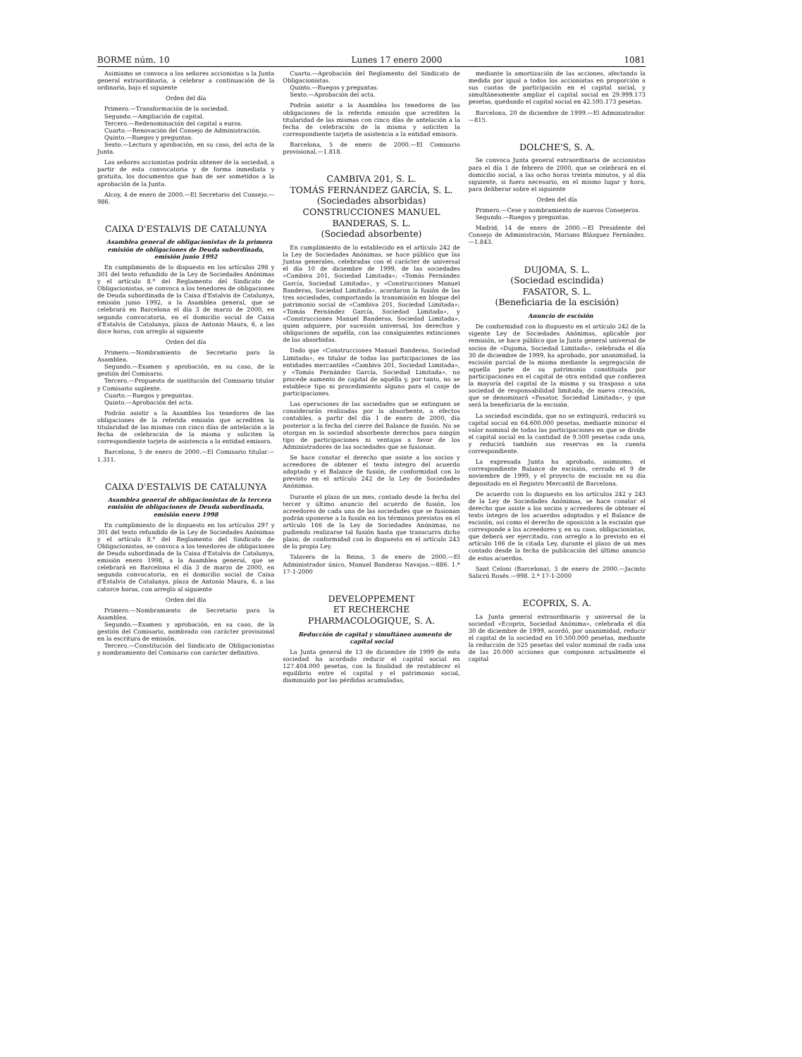BORME núm. 10 Lunes 17 enero 2000 1081
Asimismo se convoca a los señores accionistas a la Junta general extraordinaria, a celebrar a continuación de la ordinaria, bajo el siguiente
Orden del día
Primero.—Transformación de la sociedad.
Segundo.—Ampliación de capital.
Tercero.—Redenominación del capital a euros.
Cuarto.—Renovación del Consejo de Administración.
Quinto.—Ruegos y preguntas.
Sexto.—Lectura y aprobación, en su caso, del acta de la Junta.
Los señores accionistas podrán obtener de la sociedad, a partir de esta convocatoria y de forma inmediata y gratuita, los documentos que han de ser sometidos a la aprobación de la Junta.
Alcoy, 4 de enero de 2000.—El Secretario del Consejo.—986.
CAIXA D'ESTALVIS DE CATALUNYA
Asamblea general de obligacionistas de la primera emisión de obligaciones de Deuda subordinada, emisión junio 1992
En cumplimiento de lo dispuesto en los artículos 298 y 301 del texto refundido de la Ley de Sociedades Anónimas y el artículo 8.º del Reglamento del Sindicato de Obligacionistas, se convoca a los tenedores de obligaciones de Deuda subordinada de la Caixa d'Estalvis de Catalunya, emisión junio 1992, a la Asamblea general, que se celebrará en Barcelona el día 3 de marzo de 2000, en segunda convocatoria, en el domicilio social de Caixa d'Estalvis de Catalunya, plaza de Antonio Maura, 6, a las doce horas, con arreglo al siguiente
Orden del día
Primero.—Nombramiento de Secretario para la Asamblea.
Segundo.—Examen y aprobación, en su caso, de la gestión del Comisario.
Tercero.—Propuesta de sustitución del Comisario titular y Comisario suplente.
Cuarto.—Ruegos y preguntas.
Quinto.—Aprobación del acta.
Podrán asistir a la Asamblea los tenedores de las obligaciones de la referida emisión que acrediten la titularidad de las mismas con cinco días de antelación a la fecha de celebración de la misma y soliciten la correspondiente tarjeta de asistencia a la entidad emisora.
Barcelona, 5 de enero de 2000.—El Comisario titular.—1.311.
CAIXA D'ESTALVIS DE CATALUNYA
Asamblea general de obligacionistas de la tercera emisión de obligaciones de Deuda subordinada, emisión enero 1998
En cumplimiento de lo dispuesto en los artículos 297 y 301 del texto refundido de la Ley de Sociedades Anónimas y el artículo 8.º del Reglamento del Sindicato de Obligacionistas, se convoca a los tenedores de obligaciones de Deuda subordinada de la Caixa d'Estalvis de Catalunya, emisión enero 1998, a la Asamblea general, que se celebrará en Barcelona el día 3 de marzo de 2000, en segunda convocatoria, en el domicilio social de Caixa d'Estalvis de Catalunya, plaza de Antonio Maura, 6, a las catorce horas, con arreglo al siguiente
Orden del día
Primero.—Nombramiento de Secretario para la Asamblea.
Segundo.—Examen y aprobación, en su caso, de la gestión del Comisario, nombrado con carácter provisional en la escritura de emisión.
Tercero.—Constitución del Sindicato de Obligacionistas y nombramiento del Comisario con carácter definitivo.
Cuarto.—Aprobación del Reglamento del Sindicato de Obligacionistas.
Quinto.—Ruegos y preguntas.
Sexto.—Aprobación del acta.
Podrán asistir a la Asamblea los tenedores de las obligaciones de la referida emisión que acrediten la titularidad de las mismas con cinco días de antelación a la fecha de celebración de la misma y soliciten la correspondiente tarjeta de asistencia a la entidad emisora.
Barcelona, 5 de enero de 2000.—El Comisario provisional.—1.818.
CAMBIVA 201, S. L.
TOMÁS FERNÁNDEZ GARCÍA, S. L.
(Sociedades absorbidas)
CONSTRUCCIONES MANUEL BANDERAS, S. L.
(Sociedad absorbente)
En cumplimiento de lo establecido en el artículo 242 de la Ley de Sociedades Anónimas, se hace público que las Juntas generales, celebradas con el carácter de universal el día 10 de diciembre de 1999, de las sociedades «Cambiva 201, Sociedad Limitada»; «Tomás Fernández García, Sociedad Limitada», y «Construcciones Manuel Banderas, Sociedad Limitada», acordaron la fusión de las tres sociedades, comportando la transmisión en bloque del patrimonio social de «Cambiva 201, Sociedad Limitada»; «Tomás Fernández García, Sociedad Limitada», y «Construcciones Manuel Banderas, Sociedad Limitada», quien adquiere, por sucesión universal, los derechos y obligaciones de aquélla, con las consiguientes extinciones de las absorbidas.
Dado que «Construcciones Manuel Banderas, Sociedad Limitada», es titular de todas las participaciones de las entidades mercantiles «Cambiva 201, Sociedad Limitada», y «Tomás Fernández García, Sociedad Limitada», no procede aumento de capital de aquélla y, por tanto, no se establece tipo ni procedimiento alguno para el canje de participaciones.
Las operaciones de las sociedades que se extinguen se considerarán realizadas por la absorbente, a efectos contables, a partir del día 1 de enero de 2000, día posterior a la fecha del cierre del Balance de fusión. No se otorgan en la sociedad absorbente derechos para ningún tipo de participaciones ni ventajas a favor de los Administradores de las sociedades que se fusionan.
Se hace constar el derecho que asiste a los socios y acreedores de obtener el texto íntegro del acuerdo adoptado y el Balance de fusión, de conformidad con lo previsto en el artículo 242 de la Ley de Sociedades Anónimas.
Durante el plazo de un mes, contado desde la fecha del tercer y último anuncio del acuerdo de fusión, los acreedores de cada una de las sociedades que se fusionan podrán oponerse a la fusión en los términos previstos en el artículo 166 de la Ley de Sociedades Anónimas, no pudiendo realizarse tal fusión hasta que transcurra dicho plazo, de conformidad con lo dispuesto en el artículo 243 de la propia Ley.
Talavera de la Reina, 3 de enero de 2000.—El Administrador único, Manuel Banderas Navajas.—886. 1.ª 17-1-2000
DEVELOPPEMENT
ET RECHERCHE
PHARMACOLOGIQUE, S. A.
Reducción de capital y simultáneo aumento de capital social
La Junta general de 13 de diciembre de 1999 de esta sociedad ha acordado reducir el capital social en 127.404.000 pesetas, con la finalidad de restablecer el equilibrio entre el capital y el patrimonio social, disminuido por las pérdidas acumuladas,
mediante la amortización de las acciones, afectando la medida por igual a todos los accionistas en proporción a sus cuotas de participación en el capital social, y simultáneamente ampliar el capital social en 29.999.173 pesetas, quedando el capital social en 42.595.173 pesetas.
Barcelona, 20 de diciembre de 1999.—El Administrador.—815.
DOLCHE'S, S. A.
Se convoca Junta general extraordinaria de accionistas para el día 1 de febrero de 2000, que se celebrará en el domicilio social, a las ocho horas treinta minutos, y al día siguiente, si fuera necesario, en el mismo lugar y hora, para deliberar sobre el siguiente
Orden del día
Primero.—Cese y nombramiento de nuevos Consejeros.
Segundo.—Ruegos y preguntas.
Madrid, 14 de enero de 2000.—El Presidente del Consejo de Administración, Mariano Blázquez Fernández.—1.843.
DUJOMA, S. L.
(Sociedad escindida)
FASATOR, S. L.
(Beneficiaria de la escisión)
Anuncio de escisión
De conformidad con lo dispuesto en el artículo 242 de la vigente Ley de Sociedades Anónimas, aplicable por remisión, se hace público que la Junta general universal de socios de «Dujoma, Sociedad Limitada», celebrada el día 30 de diciembre de 1999, ha aprobado, por unanimidad, la escisión parcial de la misma mediante la segregación de aquella parte de su patrimonio constituida por participaciones en el capital de otra entidad que confieren la mayoría del capital de la misma y su traspaso a una sociedad de responsabilidad limitada, de nueva creación, que se denominará «Fasator, Sociedad Limitada», y que será la beneficiaria de la escisión.
La sociedad escindida, que no se extinguirá, reducirá su capital social en 64.600.000 pesetas, mediante minorar el valor nominal de todas las participaciones en que se divide el capital social en la cantidad de 9.500 pesetas cada una, y reducirá también sus reservas en la cuenta correspondiente.
La expresada Junta ha aprobado, asimismo, el correspondiente Balance de escisión, cerrado el 9 de noviembre de 1999, y el proyecto de escisión en su día depositado en el Registro Mercantil de Barcelona.
De acuerdo con lo dispuesto en los artículos 242 y 243 de la Ley de Sociedades Anónimas, se hace constar el derecho que asiste a los socios y acreedores de obtener el texto íntegro de los acuerdos adoptados y el Balance de escisión, así como el derecho de oposición a la escisión que corresponde a los acreedores y, en su caso, obligacionistas, que deberá ser ejercitado, con arreglo a lo previsto en el artículo 166 de la citada Ley, durante el plazo de un mes contado desde la fecha de publicación del último anuncio de estos acuerdos.
Sant Celoni (Barcelona), 3 de enero de 2000.—Jacinto Salicrú Rosés.—998. 2.ª 17-1-2000
ECOPRIX, S. A.
La Junta general extraordinaria y universal de la sociedad «Ecoprix, Sociedad Anónima», celebrada el día 30 de diciembre de 1999, acordó, por unanimidad, reducir el capital de la sociedad en 10.500.000 pesetas, mediante la reducción de 525 pesetas del valor nominal de cada una de las 20.000 acciones que componen actualmente el capital